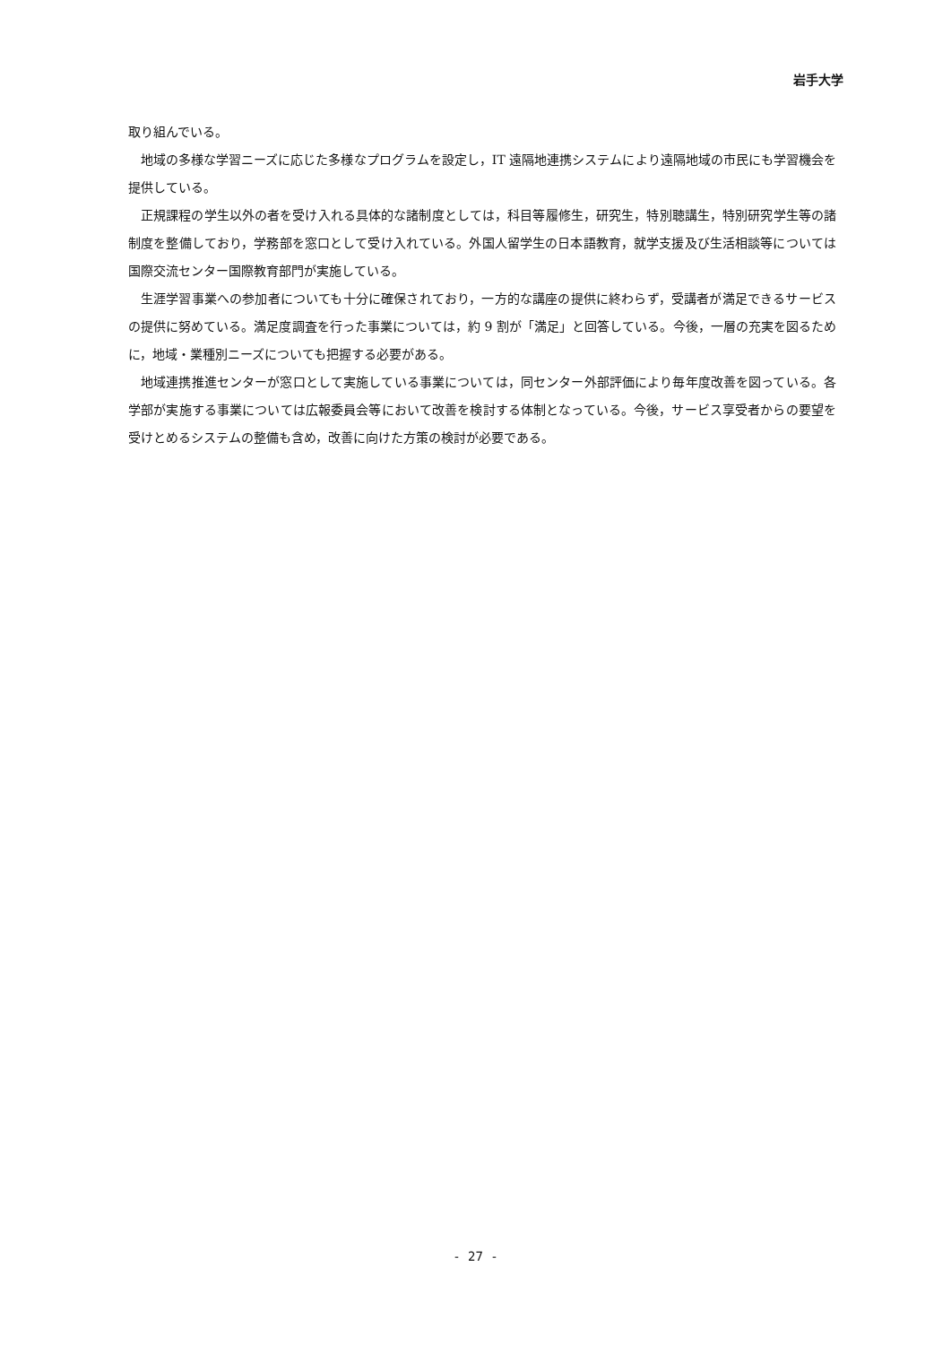岩手大学
取り組んでいる。
地域の多様な学習ニーズに応じた多様なプログラムを設定し，IT 遠隔地連携システムにより遠隔地域の市民にも学習機会を提供している。
正規課程の学生以外の者を受け入れる具体的な諸制度としては，科目等履修生，研究生，特別聴講生，特別研究学生等の諸制度を整備しており，学務部を窓口として受け入れている。外国人留学生の日本語教育，就学支援及び生活相談等については国際交流センター国際教育部門が実施している。
生涯学習事業への参加者についても十分に確保されており，一方的な講座の提供に終わらず，受講者が満足できるサービスの提供に努めている。満足度調査を行った事業については，約 9 割が「満足」と回答している。今後，一層の充実を図るために，地域・業種別ニーズについても把握する必要がある。
地域連携推進センターが窓口として実施している事業については，同センター外部評価により毎年度改善を図っている。各学部が実施する事業については広報委員会等において改善を検討する体制となっている。今後，サービス享受者からの要望を受けとめるシステムの整備も含め，改善に向けた方策の検討が必要である。
- 27 -